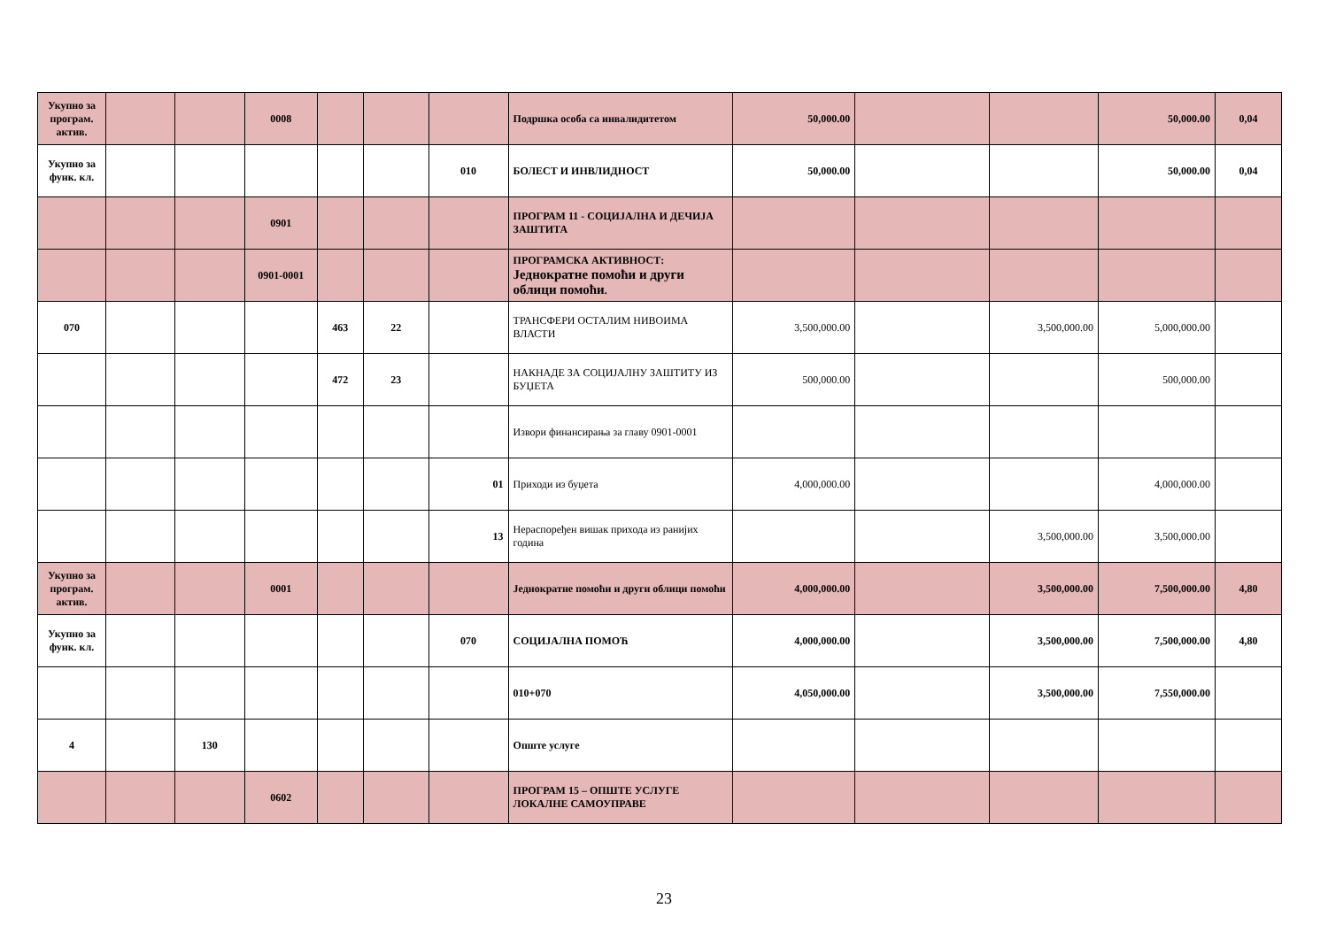| Укупно за програм. актив. | | | 0008 | | | | Подршка особа са инвалидитетом | 50,000.00 | | | 50,000.00 | 0,04 |
| Укупно за функ. кл. | | | | | | 010 | БОЛЕСТ И ИНВЛИДНОСТ | 50,000.00 | | | 50,000.00 | 0,04 |
| | | | 0901 | | | | ПРОГРАМ 11 - СОЦИЈАЛНА И ДЕЧИЈА ЗАШТИТА | | | | | |
| | | | 0901-0001 | | | | ПРОГРАМСКА АКТИВНОСТ: Једнократне помоћи и други облици помоћи . | | | | | |
| 070 | | | | 463 | 22 | | ТРАНСФЕРИ ОСТАЛИМ НИВОИМА ВЛАСТИ | 3,500,000.00 | | 3,500,000.00 | 5,000,000.00 | |
| | | | | 472 | 23 | | НАКНАДЕ ЗА СОЦИЈАЛНУ ЗАШТИТУ ИЗ БУЏЕТА | 500,000.00 | | | 500,000.00 | |
| | | | | | | | Извори финансирања за главу 0901-0001 | | | | | |
| | | | | | | 01 | Приходи из буџета | 4,000,000.00 | | | 4,000,000.00 | |
| | | | | | | 13 | Нераспоређен вишак прихода из ранијих година | | | 3,500,000.00 | 3,500,000.00 | |
| Укупно за програм. актив. | | | 0001 | | | | Једнократне помоћи и други облици помоћи | 4,000,000.00 | | 3,500,000.00 | 7,500,000.00 | 4,80 |
| Укупно за функ. кл. | | | | | | 070 | СОЦИЈАЛНА ПОМОЋ | 4,000,000.00 | | 3,500,000.00 | 7,500,000.00 | 4,80 |
| | | | | | | | 010+070 | 4,050,000.00 | | 3,500,000.00 | 7,550,000.00 | |
| 4 | | 130 | | | | | Опште услуге | | | | | |
| | | | 0602 | | | | ПРОГРАМ 15 – ОПШТЕ УСЛУГЕ ЛОКАЛНЕ САМОУПРАВЕ | | | | | |
23